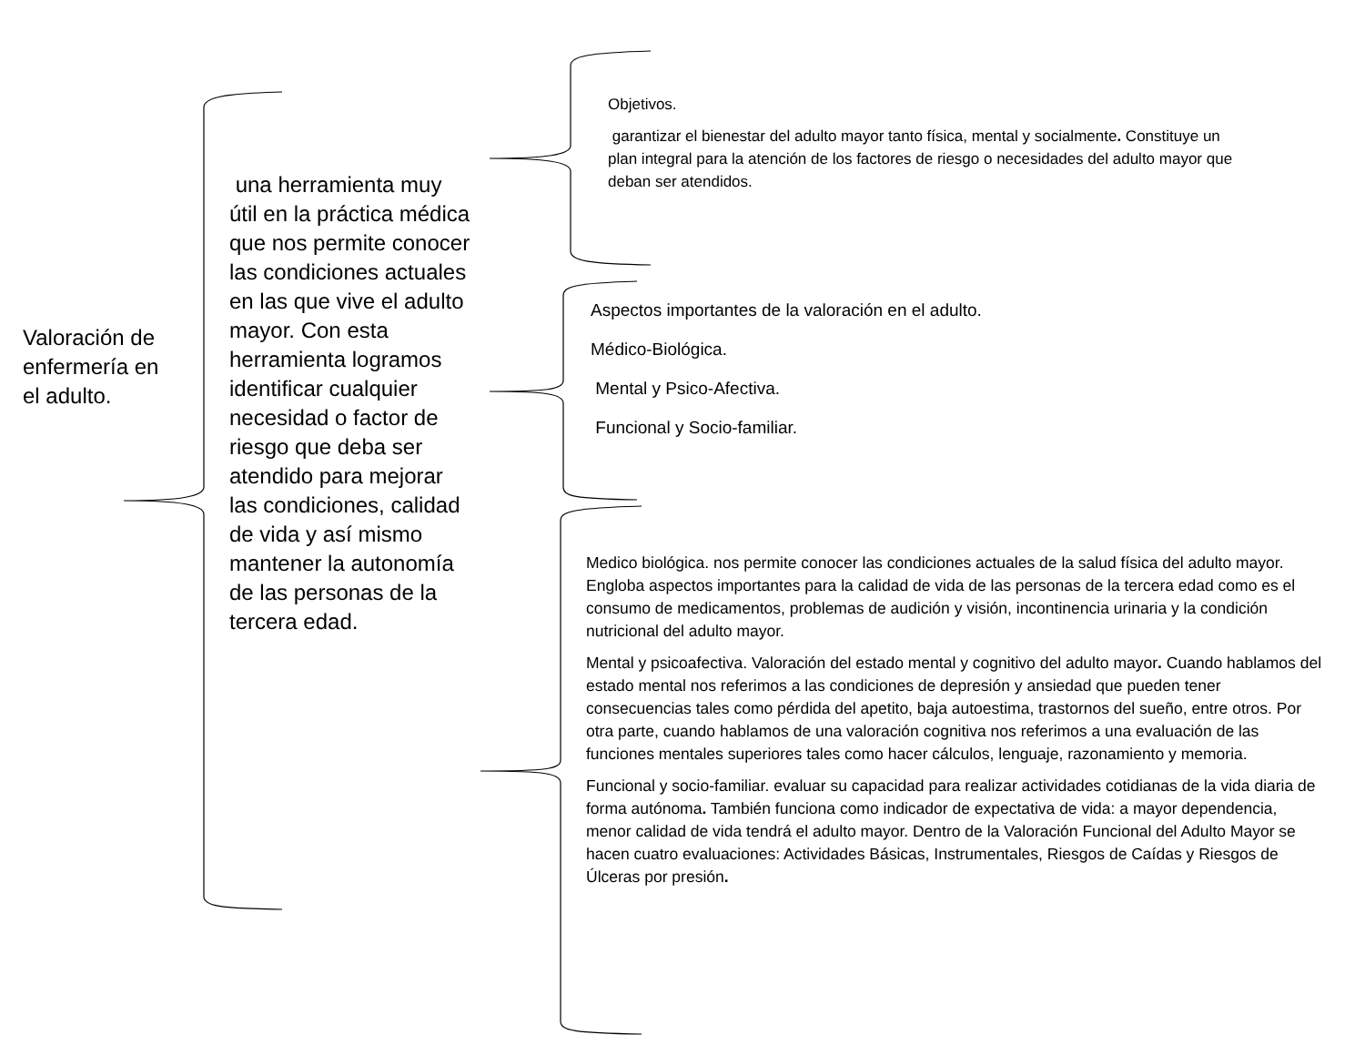Valoración de enfermería en el adulto.
una herramienta muy útil en la práctica médica que nos permite conocer las condiciones actuales en las que vive el adulto mayor. Con esta herramienta logramos identificar cualquier necesidad o factor de riesgo que deba ser atendido para mejorar las condiciones, calidad de vida y así mismo mantener la autonomía de las personas de la tercera edad.
Objetivos.
garantizar el bienestar del adulto mayor tanto física, mental y socialmente. Constituye un plan integral para la atención de los factores de riesgo o necesidades del adulto mayor que deban ser atendidos.
Aspectos importantes de la valoración en el adulto.
Médico-Biológica.
Mental y Psico-Afectiva.
Funcional y Socio-familiar.
Medico biológica. nos permite conocer las condiciones actuales de la salud física del adulto mayor. Engloba aspectos importantes para la calidad de vida de las personas de la tercera edad como es el consumo de medicamentos, problemas de audición y visión, incontinencia urinaria y la condición nutricional del adulto mayor.
Mental y psicoafectiva. Valoración del estado mental y cognitivo del adulto mayor. Cuando hablamos del estado mental nos referimos a las condiciones de depresión y ansiedad que pueden tener consecuencias tales como pérdida del apetito, baja autoestima, trastornos del sueño, entre otros. Por otra parte, cuando hablamos de una valoración cognitiva nos referimos a una evaluación de las funciones mentales superiores tales como hacer cálculos, lenguaje, razonamiento y memoria.
Funcional y socio-familiar. evaluar su capacidad para realizar actividades cotidianas de la vida diaria de forma autónoma. También funciona como indicador de expectativa de vida: a mayor dependencia, menor calidad de vida tendrá el adulto mayor. Dentro de la Valoración Funcional del Adulto Mayor se hacen cuatro evaluaciones: Actividades Básicas, Instrumentales, Riesgos de Caídas y Riesgos de Úlceras por presión.